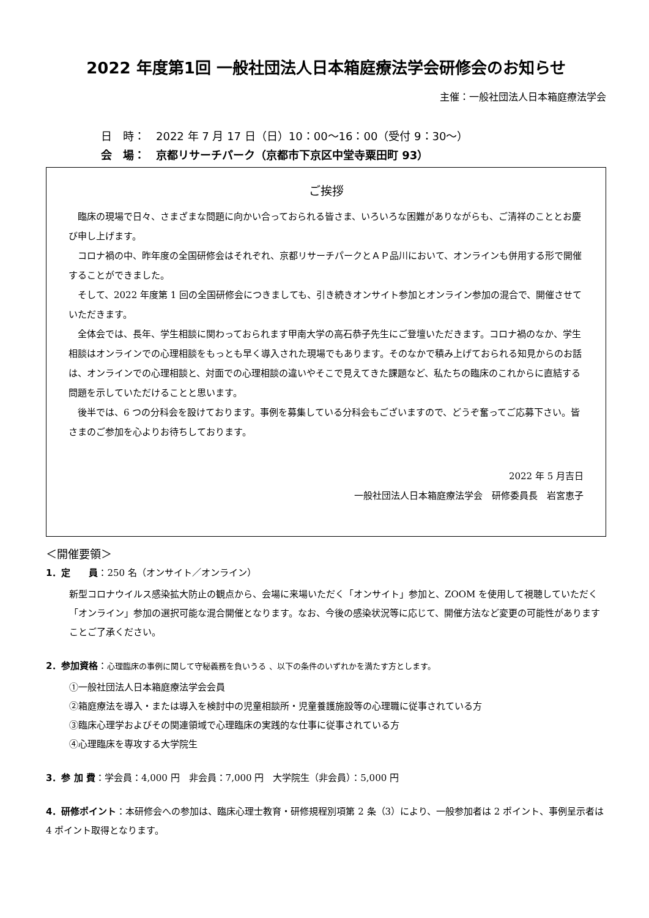2022 年度第1回 一般社団法人日本箱庭療法学会研修会のお知らせ
主催：一般社団法人日本箱庭療法学会
日　時：　2022 年 7 月 17 日（日）10：00〜16：00（受付 9：30〜）
会　場：　京都リサーチパーク（京都市下京区中堂寺粟田町 93）
ご挨拶
　臨床の現場で日々、さまざまな問題に向かい合っておられる皆さま、いろいろな困難がありながらも、ご清祥のこととお慶び申し上げます。
　コロナ禍の中、昨年度の全国研修会はそれぞれ、京都リサーチパークとＡＰ品川において、オンラインも併用する形で開催することができました。
　そして、2022 年度第 1 回の全国研修会につきましても、引き続きオンサイト参加とオンライン参加の混合で、開催させていただきます。
　全体会では、長年、学生相談に関わっておられます甲南大学の高石恭子先生にご登壇いただきます。コロナ禍のなか、学生相談はオンラインでの心理相談をもっとも早く導入された現場でもあります。そのなかで積み上げておられる知見からのお話は、オンラインでの心理相談と、対面での心理相談の違いやそこで見えてきた課題など、私たちの臨床のこれからに直結する問題を示していただけることと思います。
　後半では、6 つの分科会を設けております。事例を募集している分科会もございますので、どうぞ奮ってご応募下さい。皆さまのご参加を心よりお待ちしております。
2022 年 5 月吉日
一般社団法人日本箱庭療法学会　研修委員長　岩宮恵子
＜開催要領＞
1．定　　員：250 名（オンサイト／オンライン）
新型コロナウイルス感染拡大防止の観点から、会場に来場いただく「オンサイト」参加と、ZOOM を使用して視聴していただく「オンライン」参加の選択可能な混合開催となります。なお、今後の感染状況等に応じて、開催方法など変更の可能性がありますことご了承ください。
2．参加資格：心理臨床の事例に関して守秘義務を負いうる 、以下の条件のいずれかを満たす方とします。
①一般社団法人日本箱庭療法学会会員
②箱庭療法を導入・または導入を検討中の児童相談所・児童養護施設等の心理職に従事されている方
③臨床心理学およびその関連領域で心理臨床の実践的な仕事に従事されている方
④心理臨床を専攻する大学院生
3．参 加 費：学会員：4,000 円　非会員：7,000 円　大学院生（非会員）：5,000 円
4．研修ポイント：本研修会への参加は、臨床心理士教育・研修規程別項第 2 条（3）により、一般参加者は 2 ポイント、事例呈示者は 4 ポイント取得となります。